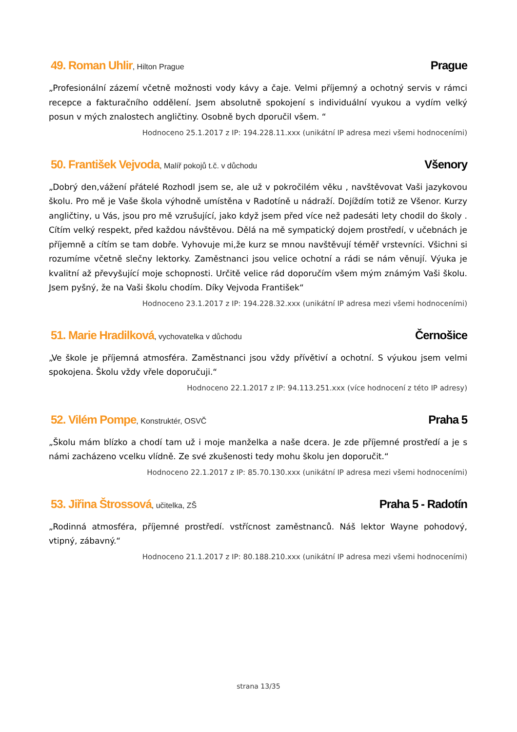49. Roman Uhlir, Hilton Prague Prague
„Profesionální zázemí včetně možnosti vody kávy a čaje. Velmi příjemný a ochotný servis v rámci recepce a fakturačního oddělení. Jsem absolutně spokojení s individuální vyukou a vydím velký posun v mých znalostech angličtiny. Osobně bych dporučil všem. “
Hodnoceno 25.1.2017 z IP: 194.228.11.xxx (unikátní IP adresa mezi všemi hodnoceními)
50. František Vejvoda, Malíř pokojů t.č. v důchodu Všenory
„Dobrý den,vážení přátelé Rozhodl jsem se, ale už v pokročilém věku , navštěvovat Vaši jazykovou školu. Pro mě je Vaše škola výhodně umístěna v Radotíně u nádraží. Dojíždím totiž ze Všenor. Kurzy angličtiny, u Vás, jsou pro mě vzrušující, jako když jsem před více než padesáti lety chodil do školy . Cítím velký respekt, před každou návštěvou. Dělá na mě sympatický dojem prostředí, v učebnách je příjemně a cítím se tam dobře. Vyhovuje mi,že kurz se mnou navštěvují téměř vrstevníci. Všichni si rozumíme včetně slečny lektorky. Zaměstnanci jsou velice ochotní a rádi se nám věnují. Výuka je kvalitní až převyšující moje schopnosti. Určitě velice rád doporučím všem mým známým Vaši školu. Jsem pyšný, že na Vaši školu chodím. Díky Vejvoda František“
Hodnoceno 23.1.2017 z IP: 194.228.32.xxx (unikátní IP adresa mezi všemi hodnoceními)
51. Marie Hradilková, vychovatelka v důchodu Černošice
„Ve škole je příjemná atmosféra. Zaměstnanci jsou vždy přívětiví a ochotní. S výukou jsem velmi spokojena. Školu vždy vřele doporučuji.“
Hodnoceno 22.1.2017 z IP: 94.113.251.xxx (více hodnocení z této IP adresy)
52. Vilém Pompe, Konstruktér, OSVČ Praha 5
„Školu mám blízko a chodí tam už i moje manželka a naše dcera. Je zde příjemné prostředí a je s námi zacházeno vcelku vlídně. Ze své zkušenosti tedy mohu školu jen doporučit.“
Hodnoceno 22.1.2017 z IP: 85.70.130.xxx (unikátní IP adresa mezi všemi hodnoceními)
53. Jiřina Štrossová, učitelka, ZŠ Praha 5 - Radotín
„Rodinná atmosféra, příjemné prostředí. vstřícnost zaměstnanců. Náš lektor Wayne pohodový, vtipný, zábavný.“
Hodnoceno 21.1.2017 z IP: 80.188.210.xxx (unikátní IP adresa mezi všemi hodnoceními)
strana 13/35